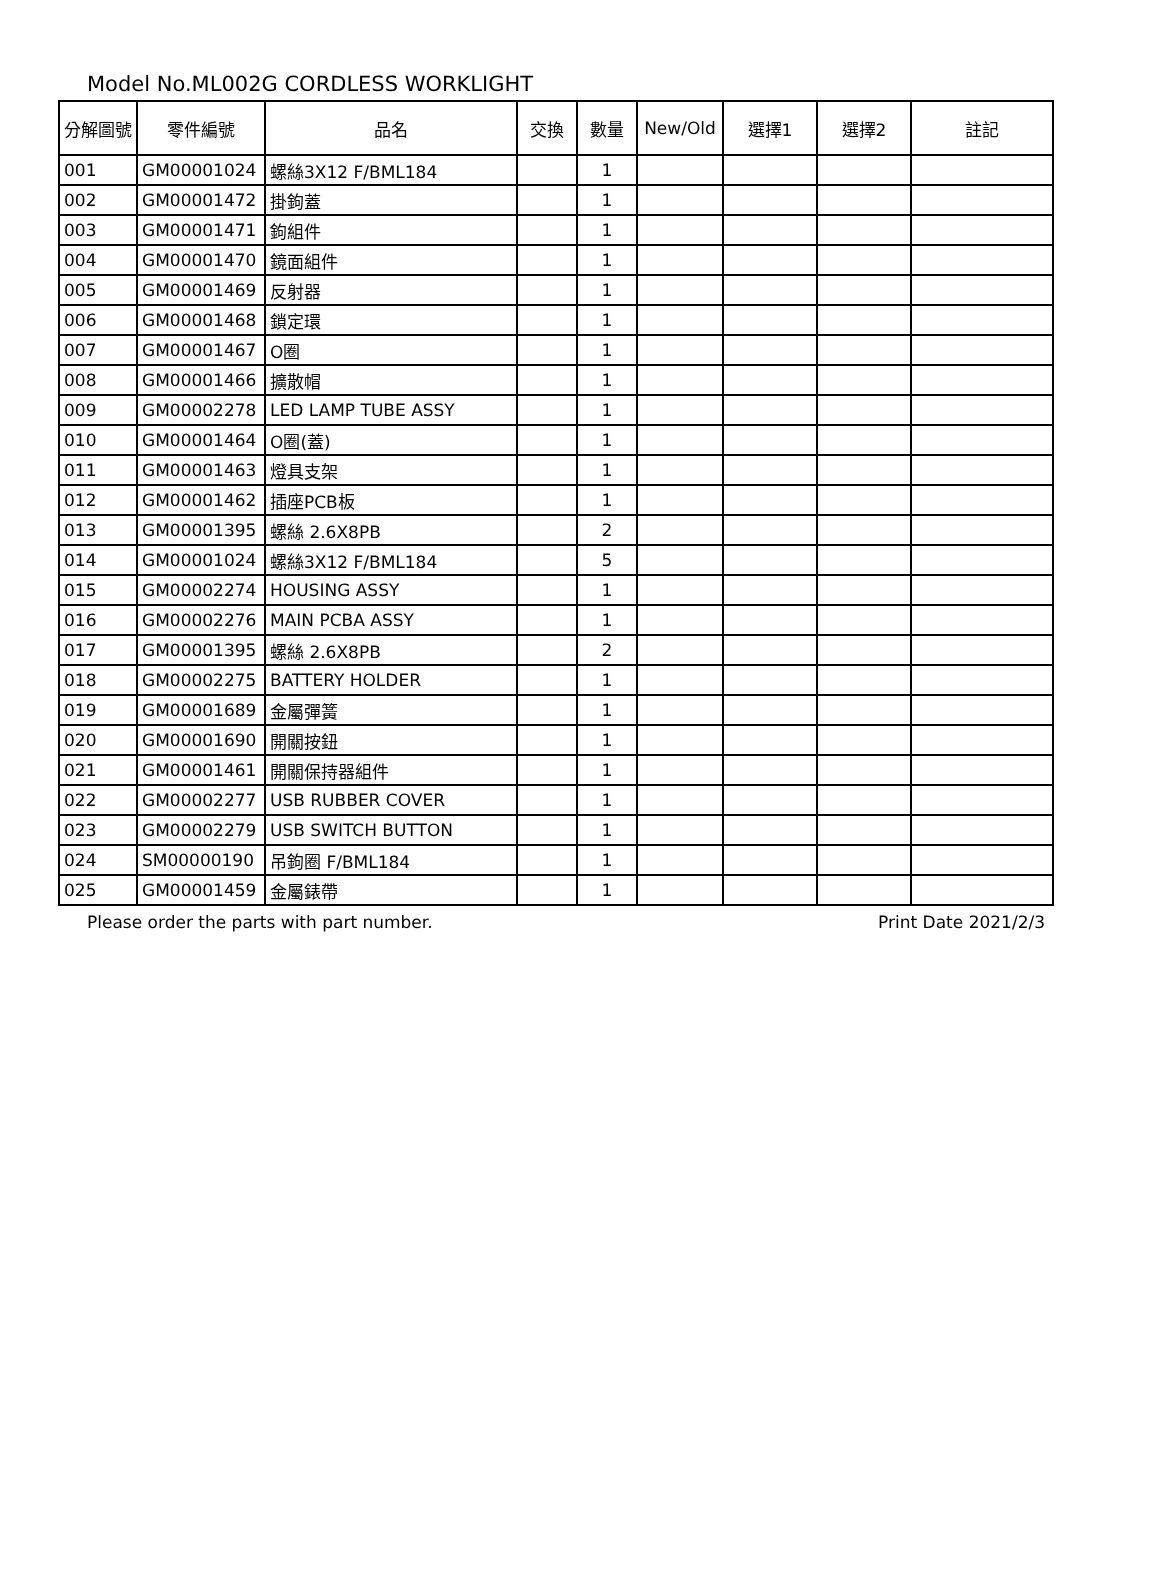Model No.ML002G CORDLESS WORKLIGHT
| 分解圖號 | 零件編號 | 品名 | 交換 | 數量 | New/Old | 選擇1 | 選擇2 | 註記 |
| --- | --- | --- | --- | --- | --- | --- | --- | --- |
| 001 | GM00001024 | 螺絲3X12 F/BML184 | | 1 | | | | |
| 002 | GM00001472 | 掛鉤蓋 | | 1 | | | | |
| 003 | GM00001471 | 鉤組件 | | 1 | | | | |
| 004 | GM00001470 | 鏡面組件 | | 1 | | | | |
| 005 | GM00001469 | 反射器 | | 1 | | | | |
| 006 | GM00001468 | 鎖定環 | | 1 | | | | |
| 007 | GM00001467 | O圈 | | 1 | | | | |
| 008 | GM00001466 | 擴散帽 | | 1 | | | | |
| 009 | GM00002278 | LED LAMP TUBE ASSY | | 1 | | | | |
| 010 | GM00001464 | O圈(蓋) | | 1 | | | | |
| 011 | GM00001463 | 燈具支架 | | 1 | | | | |
| 012 | GM00001462 | 插座PCB板 | | 1 | | | | |
| 013 | GM00001395 | 螺絲 2.6X8PB | | 2 | | | | |
| 014 | GM00001024 | 螺絲3X12 F/BML184 | | 5 | | | | |
| 015 | GM00002274 | HOUSING ASSY | | 1 | | | | |
| 016 | GM00002276 | MAIN PCBA ASSY | | 1 | | | | |
| 017 | GM00001395 | 螺絲 2.6X8PB | | 2 | | | | |
| 018 | GM00002275 | BATTERY HOLDER | | 1 | | | | |
| 019 | GM00001689 | 金屬彈簧 | | 1 | | | | |
| 020 | GM00001690 | 開關按鈕 | | 1 | | | | |
| 021 | GM00001461 | 開關保持器組件 | | 1 | | | | |
| 022 | GM00002277 | USB RUBBER COVER | | 1 | | | | |
| 023 | GM00002279 | USB SWITCH BUTTON | | 1 | | | | |
| 024 | SM00000190 | 吊鉤圈 F/BML184 | | 1 | | | | |
| 025 | GM00001459 | 金屬錶帶 | | 1 | | | | |
Please order the parts with part number. Print Date 2021/2/3